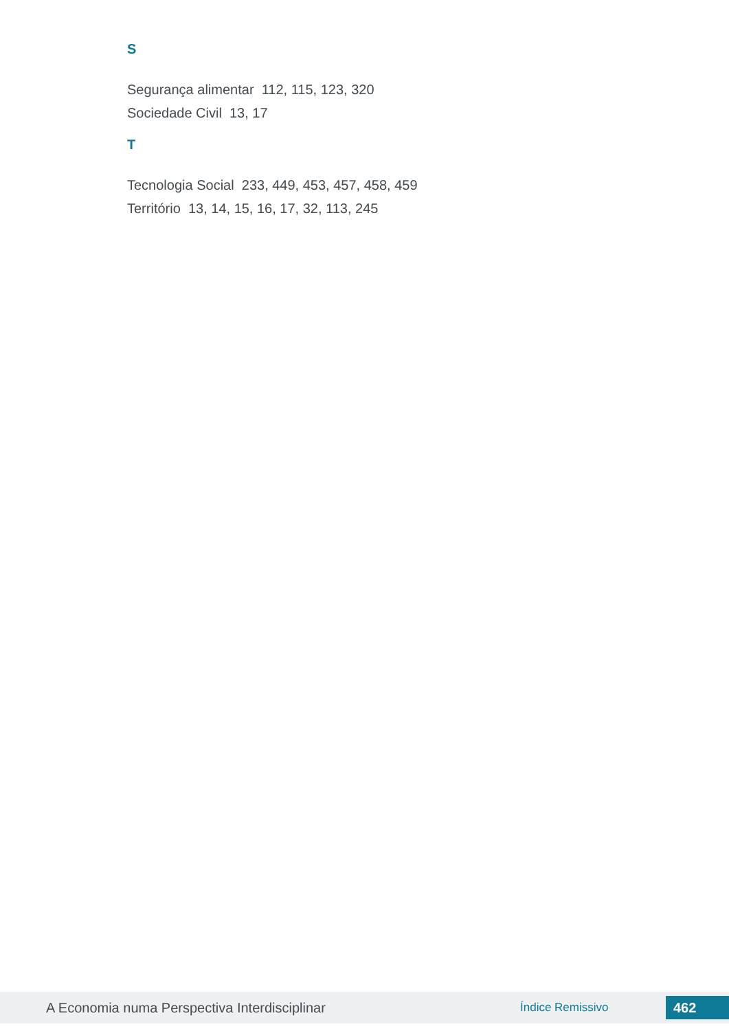S
Segurança alimentar 112, 115, 123, 320
Sociedade Civil 13, 17
T
Tecnologia Social 233, 449, 453, 457, 458, 459
Território 13, 14, 15, 16, 17, 32, 113, 245
A Economia numa Perspectiva Interdisciplinar Índice Remissivo 462